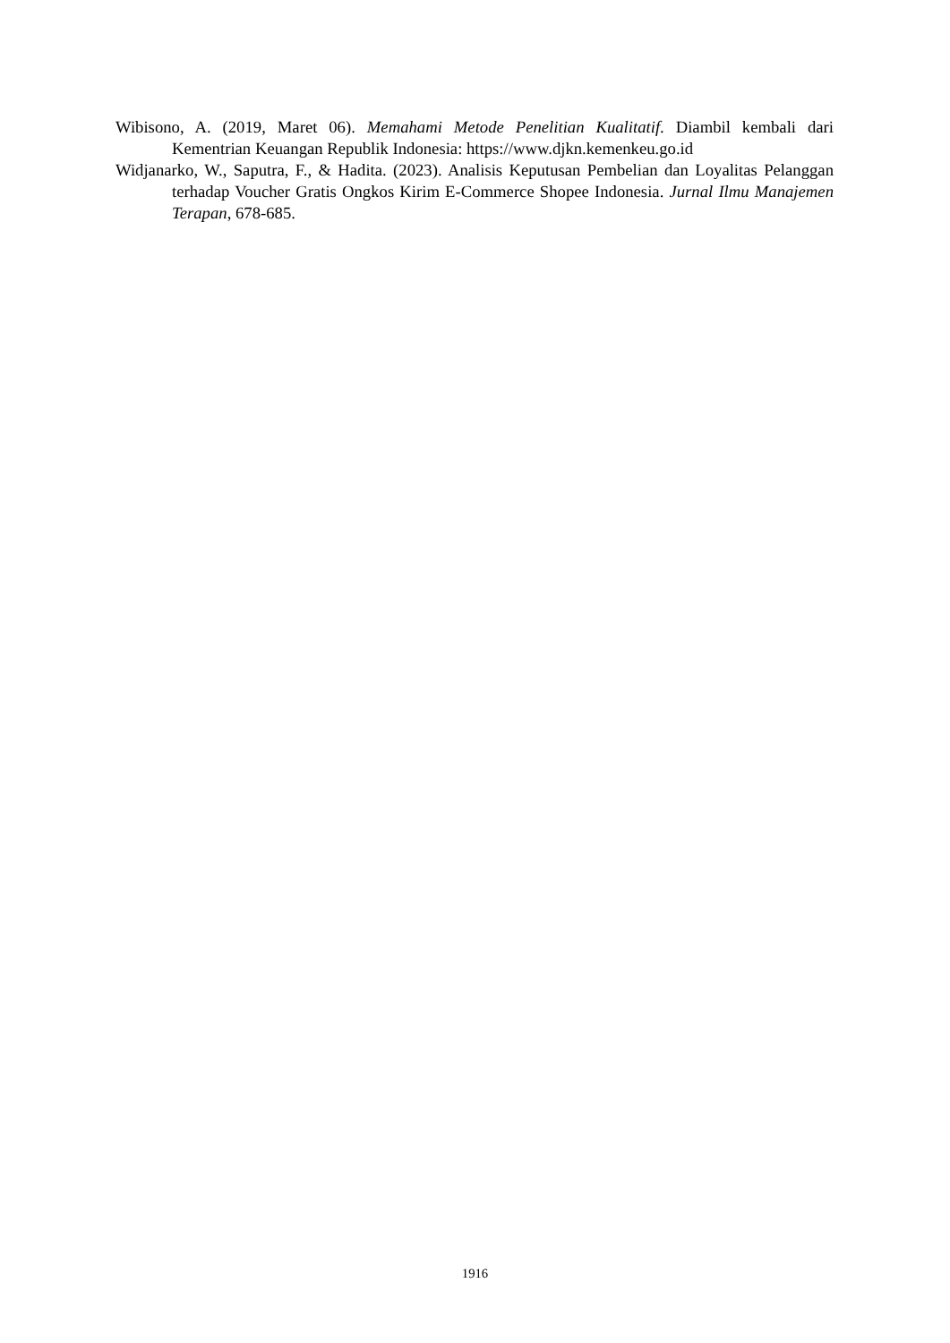Wibisono, A. (2019, Maret 06). Memahami Metode Penelitian Kualitatif. Diambil kembali dari Kementrian Keuangan Republik Indonesia: https://www.djkn.kemenkeu.go.id
Widjanarko, W., Saputra, F., & Hadita. (2023). Analisis Keputusan Pembelian dan Loyalitas Pelanggan terhadap Voucher Gratis Ongkos Kirim E-Commerce Shopee Indonesia. Jurnal Ilmu Manajemen Terapan, 678-685.
1916